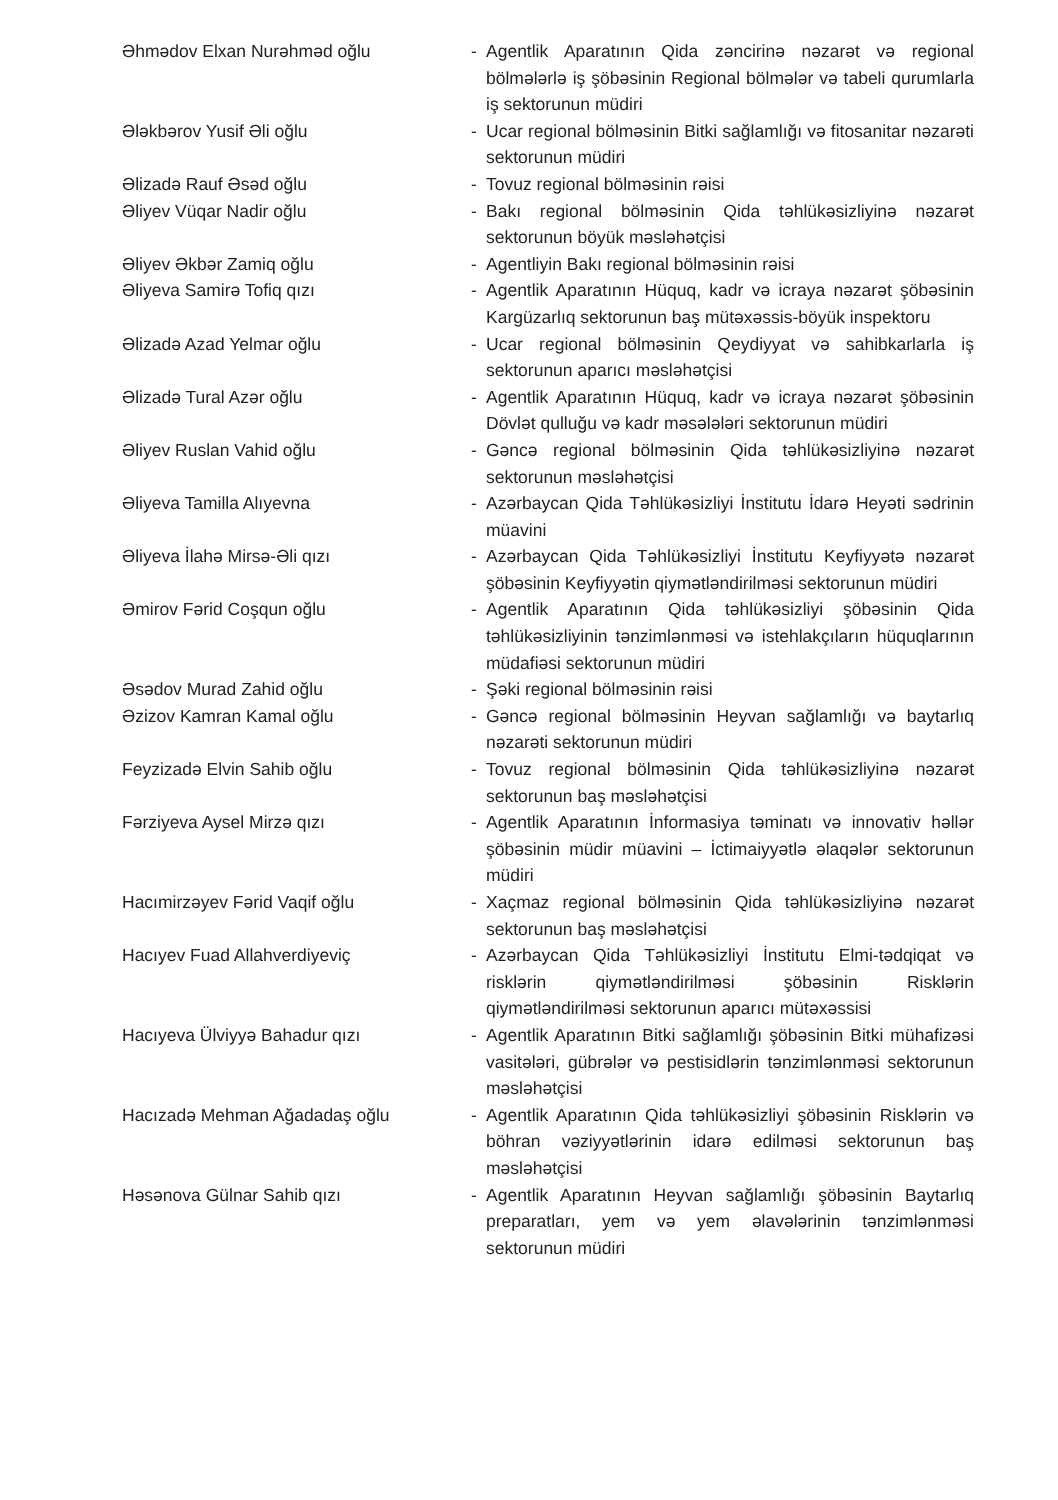| Əhmədov Elxan Nurəhməd oğlu | - | Agentlik Aparatının Qida zəncirinə nəzarət və regional bölmələrlə iş şöbəsinin Regional bölmələr və tabeli qurumlarla iş sektorunun müdiri |
| Ələkbərov Yusif Əli oğlu | - | Ucar regional bölməsinin Bitki sağlamlığı və fitosanitar nəzarəti sektorunun müdiri |
| Əlizadə Rauf Əsəd oğlu | - | Tovuz regional bölməsinin rəisi |
| Əliyev Vüqar Nadir oğlu | - | Bakı regional bölməsinin Qida təhlükəsizliyinə nəzarət sektorunun böyük məsləhətçisi |
| Əliyev Əkbər Zamiq oğlu | - | Agentliyin Bakı regional bölməsinin rəisi |
| Əliyeva Samirə Tofiq qızı | - | Agentlik Aparatının Hüquq, kadr və icraya nəzarət şöbəsinin Kargüzarlıq sektorunun baş mütəxəssis-böyük inspektoru |
| Əlizadə Azad Yelmar oğlu | - | Ucar regional bölməsinin Qeydiyyat və sahibkarlarla iş sektorunun aparıcı məsləhətçisi |
| Əlizadə Tural Azər oğlu | - | Agentlik Aparatının Hüquq, kadr və icraya nəzarət şöbəsinin Dövlət qulluğu və kadr məsələləri sektorunun müdiri |
| Əliyev Ruslan Vahid oğlu | - | Gəncə regional bölməsinin Qida təhlükəsizliyinə nəzarət sektorunun məsləhətçisi |
| Əliyeva Tamilla Alıyevna | - | Azərbaycan Qida Təhlükəsizliyi İnstitutu İdarə Heyəti sədrinin müavini |
| Əliyeva İlahə Mirsə-Əli qızı | - | Azərbaycan Qida Təhlükəsizliyi İnstitutu Keyfiyyətə nəzarət şöbəsinin Keyfiyyətin qiymətləndirilməsi sektorunun müdiri |
| Əmirov Fərid Coşqun oğlu | - | Agentlik Aparatının Qida təhlükəsizliyi şöbəsinin Qida təhlükəsizliyinin tənzimlənməsi və istehlakçıların hüquqlarının müdafiəsi sektorunun müdiri |
| Əsədov Murad Zahid oğlu | - | Şəki regional bölməsinin rəisi |
| Əzizov Kamran Kamal oğlu | - | Gəncə regional bölməsinin Heyvan sağlamlığı və baytarlıq nəzarəti sektorunun müdiri |
| Feyzizadə Elvin Sahib oğlu | - | Tovuz regional bölməsinin Qida təhlükəsizliyinə nəzarət sektorunun baş məsləhətçisi |
| Fərziyeva Aysel Mirzə qızı | - | Agentlik Aparatının İnformasiya təminatı və innovativ həllər şöbəsinin müdir müavini – İctimaiyyətlə əlaqələr sektorunun müdiri |
| Hacımirzəyev Fərid Vaqif oğlu | - | Xaçmaz regional bölməsinin Qida təhlükəsizliyinə nəzarət sektorunun baş məsləhətçisi |
| Hacıyev Fuad Allahverdiyeviç | - | Azərbaycan Qida Təhlükəsizliyi İnstitutu Elmi-tədqiqat və risklərin qiymətləndirilməsi şöbəsinin Risklərin qiymətləndirilməsi sektorunun aparıcı mütəxəssisi |
| Hacıyeva Ülviyyə Bahadur qızı | - | Agentlik Aparatının Bitki sağlamlığı şöbəsinin Bitki mühafizəsi vasitələri, gübrələr və pestisidlərin tənzimlənməsi sektorunun məsləhətçisi |
| Hacızadə Mehman Ağadadaş oğlu | - | Agentlik Aparatının Qida təhlükəsizliyi şöbəsinin Risklərin və böhran vəziyyətlərinin idarə edilməsi sektorunun baş məsləhətçisi |
| Həsənova Gülnar Sahib qızı | - | Agentlik Aparatının Heyvan sağlamlığı şöbəsinin Baytarlıq preparatları, yem və yem əlavələrinin tənzimlənməsi sektorunun müdiri |